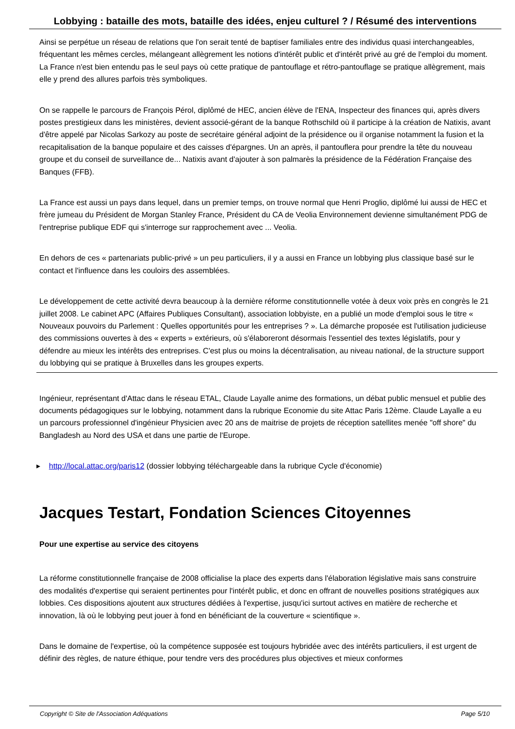Lobbying : bataille des mots, bataille des idées, enjeu culturel ? / Résumé des interventions
Ainsi se perpétue un réseau de relations que l'on serait tenté de baptiser familiales entre des individus quasi interchangeables, fréquentant les mêmes cercles, mélangeant allègrement les notions d'intérêt public et d'intérêt privé au gré de l'emploi du moment. La France n'est bien entendu pas le seul pays où cette pratique de pantouflage et rétro-pantouflage se pratique allègrement, mais elle y prend des allures parfois très symboliques.
On se rappelle le parcours de François Pérol, diplômé de HEC, ancien élève de l'ENA, Inspecteur des finances qui, après divers postes prestigieux dans les ministères, devient associé-gérant de la banque Rothschild où il participe à la création de Natixis, avant d'être appelé par Nicolas Sarkozy au poste de secrétaire général adjoint de la présidence ou il organise notamment la fusion et la recapitalisation de la banque populaire et des caisses d'épargnes. Un an après, il pantouflera pour prendre la tête du nouveau groupe et du conseil de surveillance de... Natixis avant d'ajouter à son palmarès la présidence de la Fédération Française des Banques (FFB).
La France est aussi un pays dans lequel, dans un premier temps, on trouve normal que Henri Proglio, diplômé lui aussi de HEC et frère jumeau du Président de Morgan Stanley France, Président du CA de Veolia Environnement devienne simultanément PDG de l'entreprise publique EDF qui s'interroge sur rapprochement avec ... Veolia.
En dehors de ces « partenariats public-privé » un peu particuliers, il y a aussi en France un lobbying plus classique basé sur le contact et l'influence dans les couloirs des assemblées.
Le développement de cette activité devra beaucoup à la dernière réforme constitutionnelle votée à deux voix près en congrès le 21 juillet 2008. Le cabinet APC (Affaires Publiques Consultant), association lobbyiste, en a publié un mode d'emploi sous le titre « Nouveaux pouvoirs du Parlement : Quelles opportunités pour les entreprises ? ». La démarche proposée est l'utilisation judicieuse des commissions ouvertes à des « experts » extérieurs, où s'élaboreront désormais l'essentiel des textes législatifs, pour y défendre au mieux les intérêts des entreprises. C'est plus ou moins la décentralisation, au niveau national, de la structure support du lobbying qui se pratique à Bruxelles dans les groupes experts.
Ingénieur, représentant d'Attac dans le réseau ETAL, Claude Layalle anime des formations, un débat public mensuel et publie des documents pédagogiques sur le lobbying, notamment dans la rubrique Economie du site Attac Paris 12ème. Claude Layalle a eu un parcours professionnel d'ingénieur Physicien avec 20 ans de maitrise de projets de réception satellites menée "off shore" du Bangladesh au Nord des USA et dans une partie de l'Europe.
▸ http://local.attac.org/paris12 (dossier lobbying téléchargeable dans la rubrique Cycle d'économie)
Jacques Testart, Fondation Sciences Citoyennes
Pour une expertise au service des citoyens
La réforme constitutionnelle française de 2008 officialise la place des experts dans l'élaboration législative mais sans construire des modalités d'expertise qui seraient pertinentes pour l'intérêt public, et donc en offrant de nouvelles positions stratégiques aux lobbies. Ces dispositions ajoutent aux structures dédiées à l'expertise, jusqu'ici surtout actives en matière de recherche et innovation, là où le lobbying peut jouer à fond en bénéficiant de la couverture « scientifique ».
Dans le domaine de l'expertise, où la compétence supposée est toujours hybridée avec des intérêts particuliers, il est urgent de définir des règles, de nature éthique, pour tendre vers des procédures plus objectives et mieux conformes
Copyright © Site de l'Association Adéquations Page 5/10